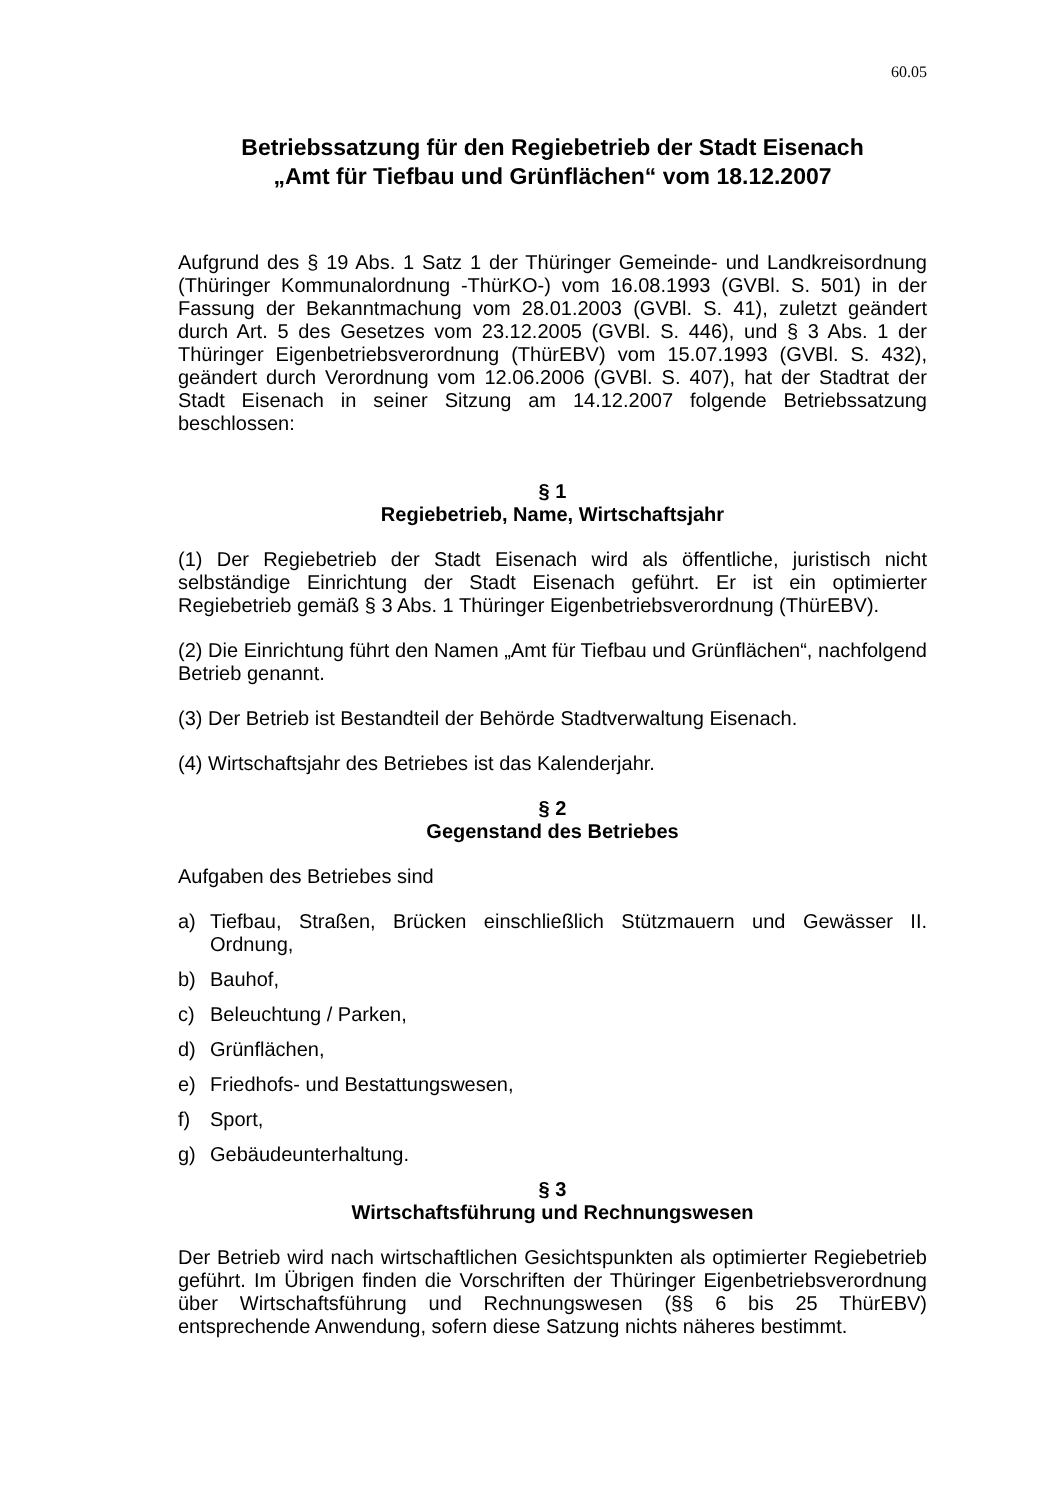60.05
Betriebssatzung für den Regiebetrieb der Stadt Eisenach
„Amt für Tiefbau und Grünflächen“ vom 18.12.2007
Aufgrund des § 19 Abs. 1 Satz 1 der Thüringer Gemeinde- und Landkreisordnung (Thüringer Kommunalordnung -ThürKO-) vom 16.08.1993 (GVBl. S. 501) in der Fassung der Bekanntmachung vom 28.01.2003 (GVBl. S. 41), zuletzt geändert durch Art. 5 des Gesetzes vom 23.12.2005 (GVBl. S. 446), und § 3 Abs. 1 der Thüringer Eigenbetriebsverordnung (ThürEBV) vom 15.07.1993 (GVBl. S. 432), geändert durch Verordnung vom 12.06.2006 (GVBl. S. 407), hat der Stadtrat der Stadt Eisenach in seiner Sitzung am 14.12.2007 folgende Betriebssatzung beschlossen:
§ 1
Regiebetrieb, Name, Wirtschaftsjahr
(1) Der Regiebetrieb der Stadt Eisenach wird als öffentliche, juristisch nicht selbständige Einrichtung der Stadt Eisenach geführt. Er ist ein optimierter Regiebetrieb gemäß § 3 Abs. 1 Thüringer Eigenbetriebsverordnung (ThürEBV).
(2) Die Einrichtung führt den Namen „Amt für Tiefbau und Grünflächen“, nachfolgend Betrieb genannt.
(3) Der Betrieb ist Bestandteil der Behörde Stadtverwaltung Eisenach.
(4) Wirtschaftsjahr des Betriebes ist das Kalenderjahr.
§ 2
Gegenstand des Betriebes
Aufgaben des Betriebes sind
a) Tiefbau, Straßen, Brücken einschließlich Stützmauern und Gewässer II. Ordnung,
b) Bauhof,
c) Beleuchtung / Parken,
d) Grünflächen,
e) Friedhofs- und Bestattungswesen,
f) Sport,
g) Gebäudeunterhaltung.
§ 3
Wirtschaftsführung und Rechnungswesen
Der Betrieb wird nach wirtschaftlichen Gesichtspunkten als optimierter Regiebetrieb geführt. Im Übrigen finden die Vorschriften der Thüringer Eigenbetriebsverordnung über Wirtschaftsführung und Rechnungswesen (§§ 6 bis 25 ThürEBV) entsprechende Anwendung, sofern diese Satzung nichts näheres bestimmt.